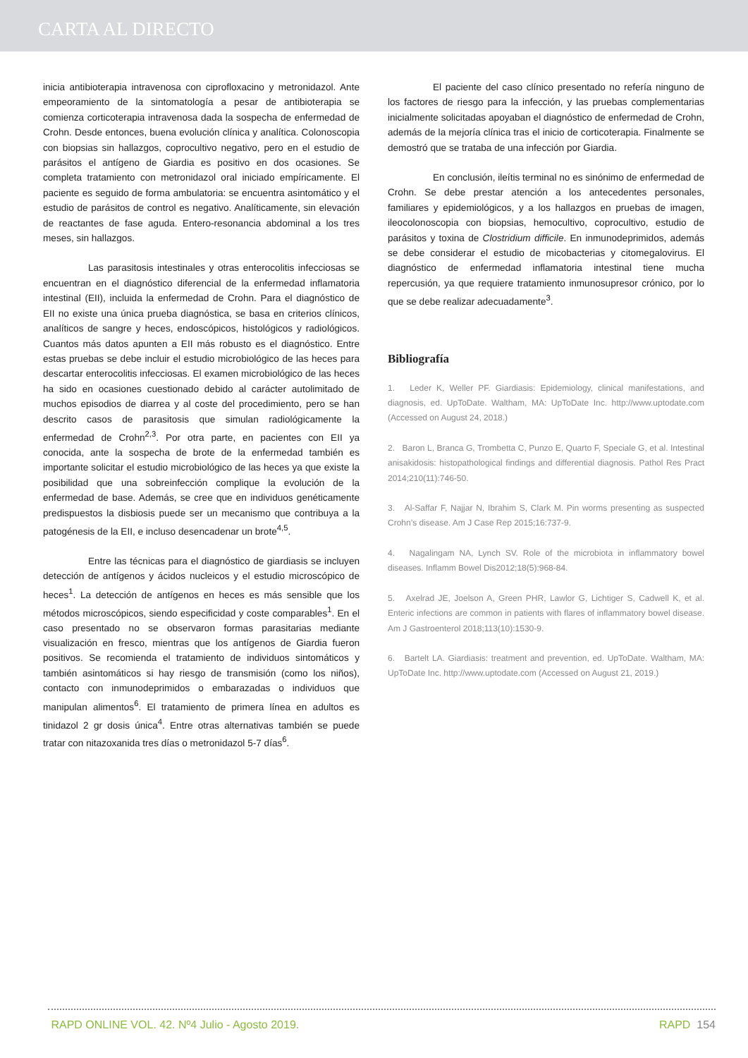CARTA AL DIRECTO
inicia antibioterapia intravenosa con ciprofloxacino y metronidazol. Ante empeoramiento de la sintomatología a pesar de antibioterapia se comienza corticoterapia intravenosa dada la sospecha de enfermedad de Crohn. Desde entonces, buena evolución clínica y analítica. Colonoscopia con biopsias sin hallazgos, coprocultivo negativo, pero en el estudio de parásitos el antígeno de Giardia es positivo en dos ocasiones. Se completa tratamiento con metronidazol oral iniciado empíricamente. El paciente es seguido de forma ambulatoria: se encuentra asintomático y el estudio de parásitos de control es negativo. Analíticamente, sin elevación de reactantes de fase aguda. Entero-resonancia abdominal a los tres meses, sin hallazgos.
Las parasitosis intestinales y otras enterocolitis infecciosas se encuentran en el diagnóstico diferencial de la enfermedad inflamatoria intestinal (EII), incluida la enfermedad de Crohn. Para el diagnóstico de EII no existe una única prueba diagnóstica, se basa en criterios clínicos, analíticos de sangre y heces, endoscópicos, histológicos y radiológicos. Cuantos más datos apunten a EII más robusto es el diagnóstico. Entre estas pruebas se debe incluir el estudio microbiológico de las heces para descartar enterocolitis infecciosas. El examen microbiológico de las heces ha sido en ocasiones cuestionado debido al carácter autolimitado de muchos episodios de diarrea y al coste del procedimiento, pero se han descrito casos de parasitosis que simulan radiológicamente la enfermedad de Crohn<sup>2,3</sup>. Por otra parte, en pacientes con EII ya conocida, ante la sospecha de brote de la enfermedad también es importante solicitar el estudio microbiológico de las heces ya que existe la posibilidad que una sobreinfección complique la evolución de la enfermedad de base. Además, se cree que en individuos genéticamente predispuestos la disbiosis puede ser un mecanismo que contribuya a la patogénesis de la EII, e incluso desencadenar un brote<sup>4,5</sup>.
Entre las técnicas para el diagnóstico de giardiasis se incluyen detección de antígenos y ácidos nucleicos y el estudio microscópico de heces<sup>1</sup>. La detección de antígenos en heces es más sensible que los métodos microscópicos, siendo especificidad y coste comparables<sup>1</sup>. En el caso presentado no se observaron formas parasitarias mediante visualización en fresco, mientras que los antígenos de Giardia fueron positivos. Se recomienda el tratamiento de individuos sintomáticos y también asintomáticos si hay riesgo de transmisión (como los niños), contacto con inmunodeprimidos o embarazadas o individuos que manipulan alimentos<sup>6</sup>. El tratamiento de primera línea en adultos es tinidazol 2 gr dosis única<sup>4</sup>. Entre otras alternativas también se puede tratar con nitazoxanida tres días o metronidazol 5-7 días<sup>6</sup>.
El paciente del caso clínico presentado no refería ninguno de los factores de riesgo para la infección, y las pruebas complementarias inicialmente solicitadas apoyaban el diagnóstico de enfermedad de Crohn, además de la mejoría clínica tras el inicio de corticoterapia. Finalmente se demostró que se trataba de una infección por Giardia.
En conclusión, ileítis terminal no es sinónimo de enfermedad de Crohn. Se debe prestar atención a los antecedentes personales, familiares y epidemiológicos, y a los hallazgos en pruebas de imagen, ileocolonoscopia con biopsias, hemocultivo, coprocultivo, estudio de parásitos y toxina de Clostridium difficile. En inmunodeprimidos, además se debe considerar el estudio de micobacterias y citomegalovirus. El diagnóstico de enfermedad inflamatoria intestinal tiene mucha repercusión, ya que requiere tratamiento inmunosupresor crónico, por lo que se debe realizar adecuadamente<sup>3</sup>.
Bibliografía
1. Leder K, Weller PF. Giardiasis: Epidemiology, clinical manifestations, and diagnosis, ed. UpToDate. Waltham, MA: UpToDate Inc. http://www.uptodate.com (Accessed on August 24, 2018.)
2. Baron L, Branca G, Trombetta C, Punzo E, Quarto F, Speciale G, et al. Intestinal anisakidosis: histopathological findings and differential diagnosis. Pathol Res Pract 2014;210(11):746-50.
3. Al-Saffar F, Najjar N, Ibrahim S, Clark M. Pin worms presenting as suspected Crohn’s disease. Am J Case Rep 2015;16:737-9.
4. Nagalingam NA, Lynch SV. Role of the microbiota in inflammatory bowel diseases. Inflamm Bowel Dis2012;18(5):968-84.
5. Axelrad JE, Joelson A, Green PHR, Lawlor G, Lichtiger S, Cadwell K, et al. Enteric infections are common in patients with flares of inflammatory bowel disease. Am J Gastroenterol 2018;113(10):1530-9.
6. Bartelt LA. Giardiasis: treatment and prevention, ed. UpToDate. Waltham, MA: UpToDate Inc. http://www.uptodate.com (Accessed on August 21, 2019.)
RAPD ONLINE VOL. 42. Nº4 Julio - Agosto 2019. RAPD 154